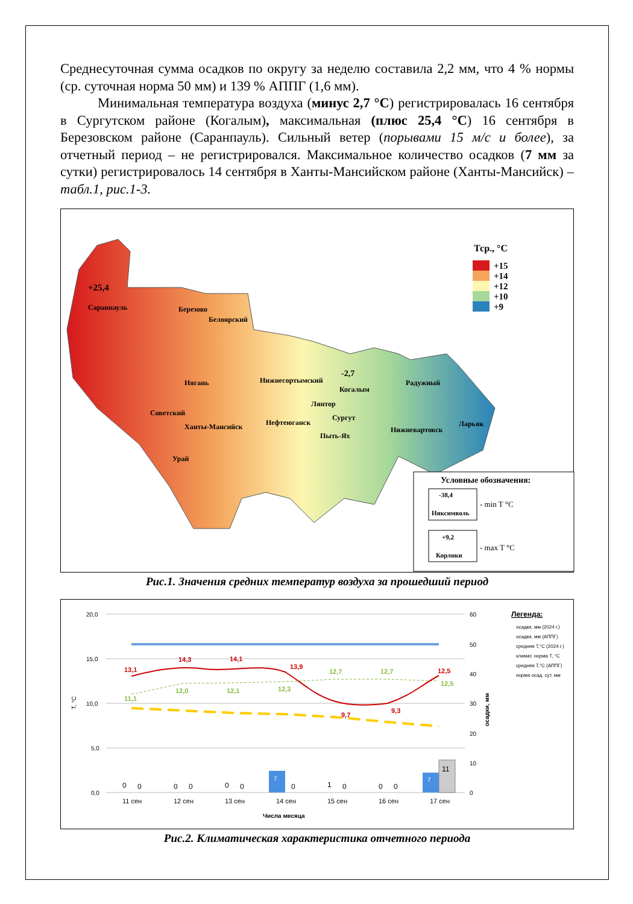Среднесуточная сумма осадков по округу за неделю составила 2,2 мм, что 4 % нормы (ср. суточная норма 50 мм) и 139 % АППГ (1,6 мм).
Минимальная температура воздуха (минус 2,7 °С) регистрировалась 16 сентября в Сургутском районе (Когалым), максимальная (плюс 25,4 °С) 16 сентября в Березовском районе (Саранпауль). Сильный ветер (порывами 15 м/с и более), за отчетный период – не регистрировался. Максимальное количество осадков (7 мм за сутки) регистрировалось 14 сентября в Ханты-Мансийском районе (Ханты-Мансийск) – табл.1, рис.1-3.
Тср., °С
+15
+14
+12
+10
+9
+25,4
Саранпауль
Березово
Белоярский
-2,7
Когалым
Нягань
Нижнесортымский
Радужный
Лянтор
Советский
Ханты-Мансийск
Нефтеюганск
Сургут
Пыть-Ях
Нижневартовск
Ларьяк
Урай
Условные обозначения:
-38,4
Няксимволь
- min T °C
+9,2
Корлики
- max T °C
Рис.1. Значения средних температур воздуха за прошедший период
20,0
15,0
10,0
5,0
0,0
60
50
40
30
20
10
0
Т, °С
осадки, мм
13,1
14,3
14,1
13,9
9,7
9,3
12,5
11,1
12,0
12,1
12,3
12,7
12,7
12,5
7
7
11
0
0
0
0
0
0
0
1
0
0
0
11 сен
12 сен
13 сен
14 сен
15 сен
16 сен
17 сен
Числа месяца
Легенда:
осадки, мм (2024 г.)
осадки, мм (АППГ)
средняя Т,°С (2024 г.)
климат. норма Т, °С
средняя Т,°С (АППГ)
норма осад. сут, мм
Рис.2. Климатическая характеристика отчетного периода